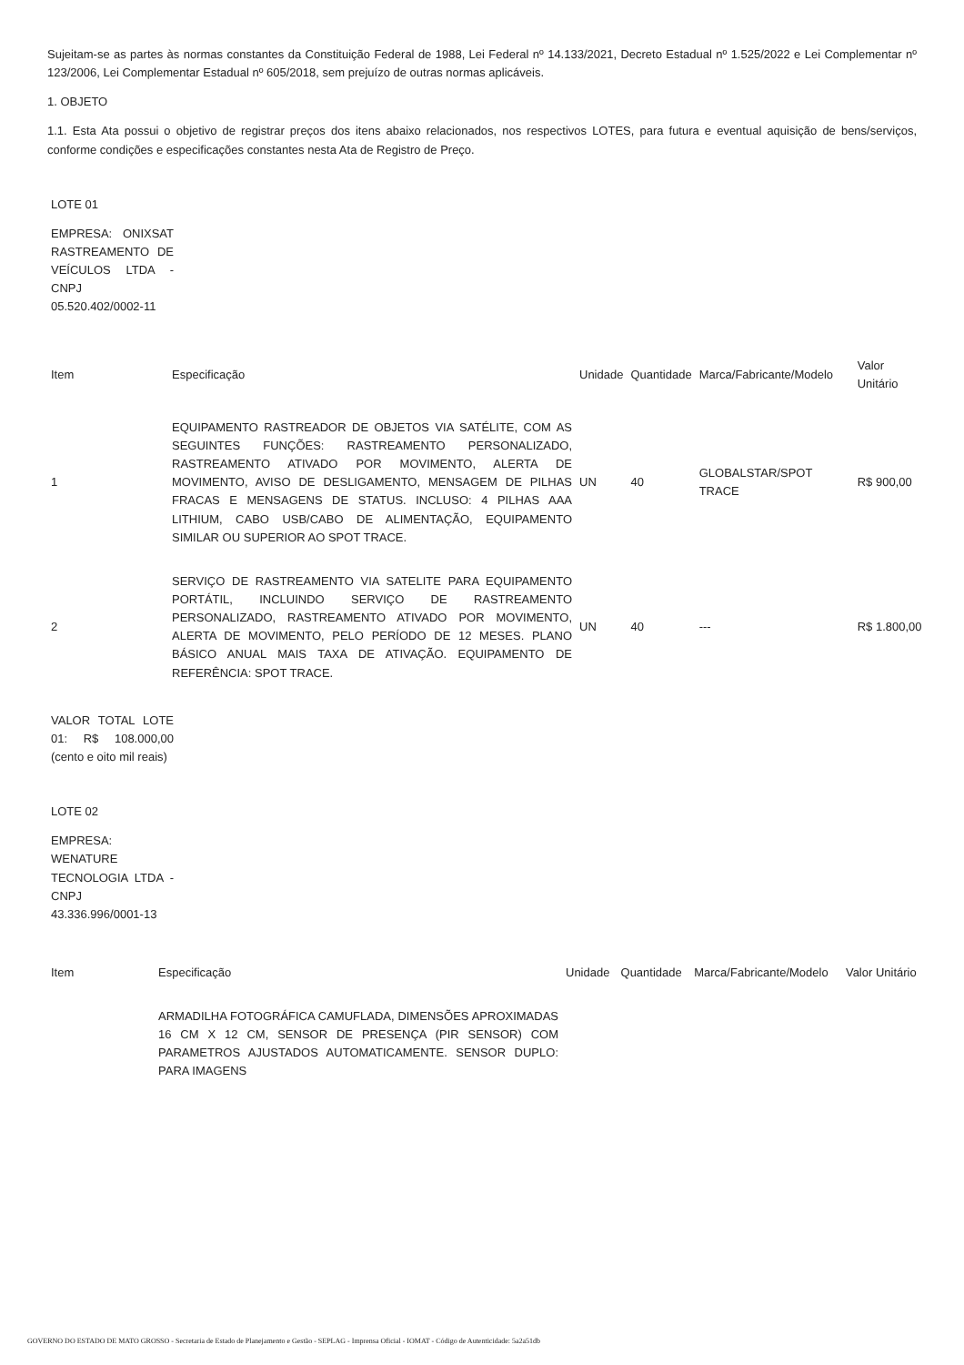Sujeitam-se as partes às normas constantes da Constituição Federal de 1988, Lei Federal nº 14.133/2021, Decreto Estadual nº 1.525/2022 e Lei Complementar nº 123/2006, Lei Complementar Estadual nº 605/2018, sem prejuízo de outras normas aplicáveis.
1. OBJETO
1.1. Esta Ata possui o objetivo de registrar preços dos itens abaixo relacionados, nos respectivos LOTES, para futura e eventual aquisição de bens/serviços, conforme condições e especificações constantes nesta Ata de Registro de Preço.
LOTE 01
EMPRESA: ONIXSAT RASTREAMENTO DE VEÍCULOS LTDA - CNPJ 05.520.402/0002-11
| Item | Especificação | Unidade | Quantidade | Marca/Fabricante/Modelo | Valor Unitário |
| --- | --- | --- | --- | --- | --- |
| 1 | EQUIPAMENTO RASTREADOR DE OBJETOS VIA SATÉLITE, COM AS SEGUINTES FUNÇÕES: RASTREAMENTO PERSONALIZADO, RASTREAMENTO ATIVADO POR MOVIMENTO, ALERTA DE MOVIMENTO, AVISO DE DESLIGAMENTO, MENSAGEM DE PILHAS FRACAS E MENSAGENS DE STATUS. INCLUSO: 4 PILHAS AAA LITHIUM, CABO USB/CABO DE ALIMENTAÇÃO, EQUIPAMENTO SIMILAR OU SUPERIOR AO SPOT TRACE. | UN | 40 | GLOBALSTAR/SPOT TRACE | R$ 900,00 |
| 2 | SERVIÇO DE RASTREAMENTO VIA SATELITE PARA EQUIPAMENTO PORTÁTIL, INCLUINDO SERVIÇO DE RASTREAMENTO PERSONALIZADO, RASTREAMENTO ATIVADO POR MOVIMENTO, ALERTA DE MOVIMENTO, PELO PERÍODO DE 12 MESES. PLANO BÁSICO ANUAL MAIS TAXA DE ATIVAÇÃO. EQUIPAMENTO DE REFERÊNCIA: SPOT TRACE. | UN | 40 | --- | R$ 1.800,00 |
VALOR TOTAL LOTE 01: R$ 108.000,00 (cento e oito mil reais)
LOTE 02
EMPRESA: WENATURE TECNOLOGIA LTDA - CNPJ 43.336.996/0001-13
| Item | Especificação | Unidade | Quantidade | Marca/Fabricante/Modelo | Valor Unitário |
| --- | --- | --- | --- | --- | --- |
| | ARMADILHA FOTOGRÁFICA CAMUFLADA, DIMENSÕES APROXIMADAS 16 CM X 12 CM, SENSOR DE PRESENÇA (PIR SENSOR) COM PARAMETROS AJUSTADOS AUTOMATICAMENTE. SENSOR DUPLO: PARA IMAGENS | | | | |
GOVERNO DO ESTADO DE MATO GROSSO - Secretaria de Estado de Planejamento e Gestão - SEPLAG - Imprensa Oficial - IOMAT - Código de Autenticidade: 5a2a51db